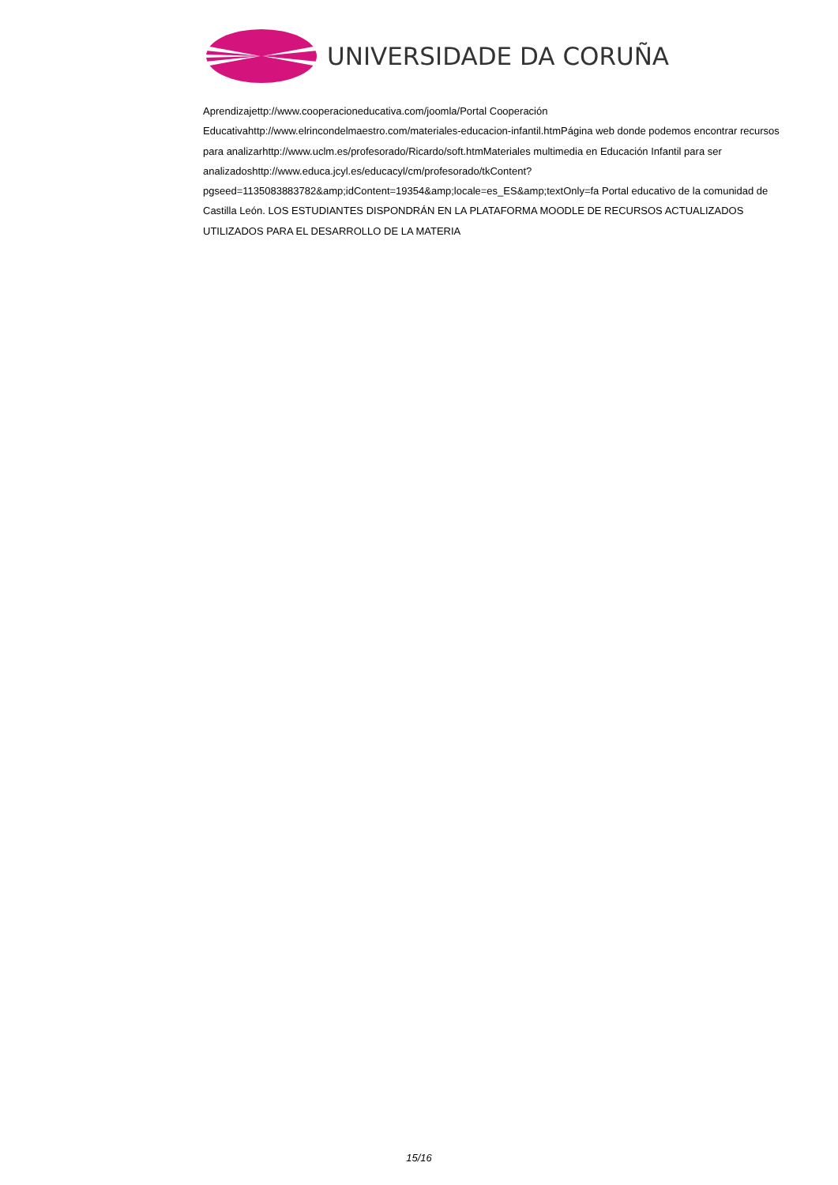UNIVERSIDADE DA CORUÑA
Aprendizajettp://www.cooperacioneducativa.com/joomla/Portal Cooperación Educativahttp://www.elrincondelmaestro.com/materiales-educacion-infantil.htmPágina web donde podemos encontrar recursos para analizarhttp://www.uclm.es/profesorado/Ricardo/soft.htmMateriales multimedia en Educación Infantil para ser analizadoshttp://www.educa.jcyl.es/educacyl/cm/profesorado/tkContent?pgseed=1135083883782&amp;idContent=19354&amp;locale=es_ES&amp;textOnly=fa Portal educativo de la comunidad de Castilla León. LOS ESTUDIANTES DISPONDRÁN EN LA PLATAFORMA MOODLE DE RECURSOS ACTUALIZADOS UTILIZADOS PARA EL DESARROLLO DE LA MATERIA
15/16